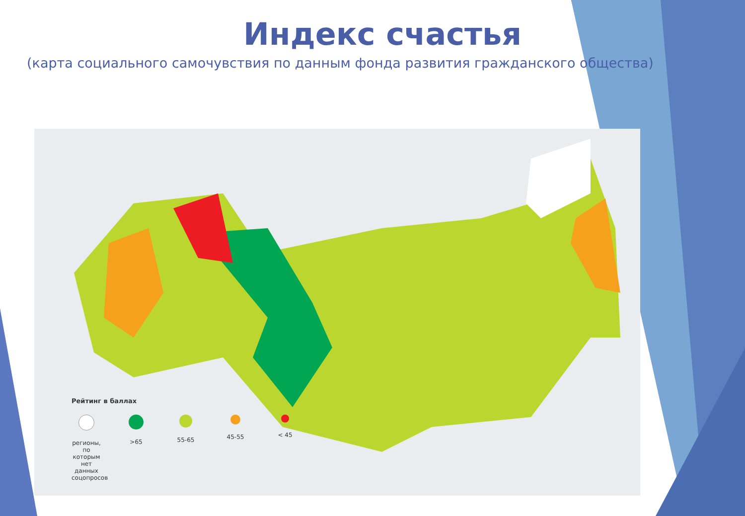Индекс счастья
(карта социального самочувствия по данным фонда развития гражданского общества)
Рейтинг в баллах
регионы, по которым нет данных соцопросов
>65 55-65 45-55 < 45